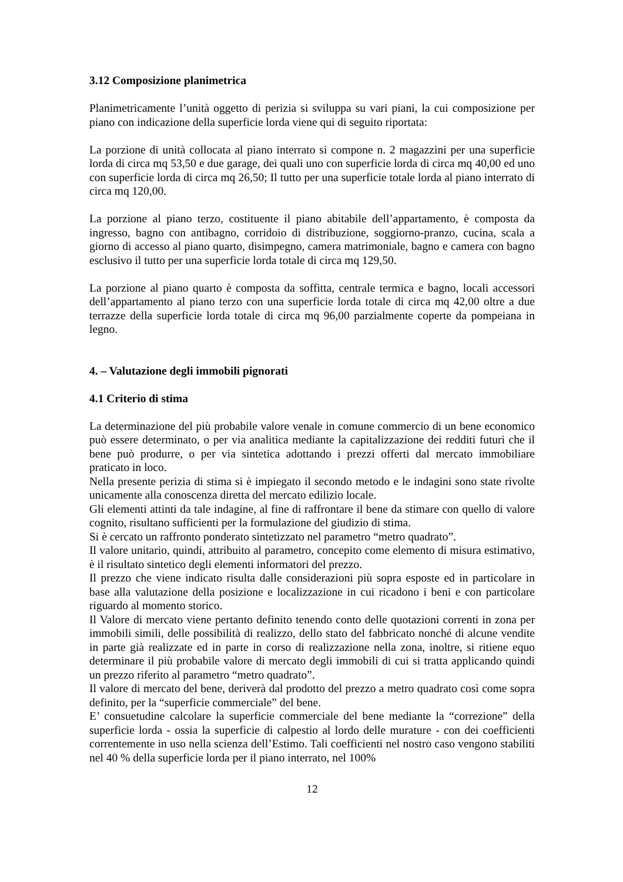3.12 Composizione planimetrica
Planimetricamente l’unità oggetto di perizia si sviluppa su vari piani, la cui composizione per piano con indicazione della superficie lorda viene qui di seguito riportata:
La porzione di unità collocata al piano interrato si compone n. 2 magazzini per una superficie lorda di circa mq 53,50 e due garage, dei quali uno con superficie lorda di circa mq 40,00 ed uno con superficie lorda di circa mq 26,50; Il tutto per una superficie totale lorda al piano interrato di circa mq 120,00.
La porzione al piano terzo, costituente il piano abitabile dell’appartamento, è composta da ingresso, bagno con antibagno, corridoio di distribuzione, soggiorno-pranzo, cucina, scala a giorno di accesso al piano quarto, disimpegno, camera matrimoniale, bagno e camera con bagno esclusivo il tutto per una superficie lorda totale di circa mq 129,50.
La porzione al piano quarto è composta da soffitta, centrale termica e bagno, locali accessori dell’appartamento al piano terzo con una superficie lorda totale di circa mq 42,00 oltre a due terrazze della superficie lorda totale di circa mq 96,00 parzialmente coperte da pompeiana in legno.
4. – Valutazione degli immobili pignorati
4.1 Criterio di stima
La determinazione del più probabile valore venale in comune commercio di un bene economico può essere determinato, o per via analitica mediante la capitalizzazione dei redditi futuri che il bene può produrre, o per via sintetica adottando i prezzi offerti dal mercato immobiliare praticato in loco.
Nella presente perizia di stima si è impiegato il secondo metodo e le indagini sono state rivolte unicamente alla conoscenza diretta del mercato edilizio locale.
Gli elementi attinti da tale indagine, al fine di raffrontare il bene da stimare con quello di valore cognito, risultano sufficienti per la formulazione del giudizio di stima.
Si è cercato un raffronto ponderato sintetizzato nel parametro “metro quadrato”.
Il valore unitario, quindi, attribuito al parametro, concepito come elemento di misura estimativo, è il risultato sintetico degli elementi informatori del prezzo.
Il prezzo che viene indicato risulta dalle considerazioni più sopra esposte ed in particolare in base alla valutazione della posizione e localizzazione in cui ricadono i beni e con particolare riguardo al momento storico.
Il Valore di mercato viene pertanto definito tenendo conto delle quotazioni correnti in zona per immobili simili, delle possibilità di realizzo, dello stato del fabbricato nonché di alcune vendite in parte già realizzate ed in parte in corso di realizzazione nella zona, inoltre, si ritiene equo determinare il più probabile valore di mercato degli immobili di cui si tratta applicando quindi un prezzo riferito al parametro “metro quadrato”.
Il valore di mercato del bene, deriverà dal prodotto del prezzo a metro quadrato così come sopra definito, per la “superficie commerciale” del bene.
E’ consuetudine calcolare la superficie commerciale del bene mediante la “correzione” della superficie lorda - ossia la superficie di calpestio al lordo delle murature - con dei coefficienti correntemente in uso nella scienza dell’Estimo. Tali coefficienti nel nostro caso vengono stabiliti nel 40 % della superficie lorda per il piano interrato, nel 100%
12